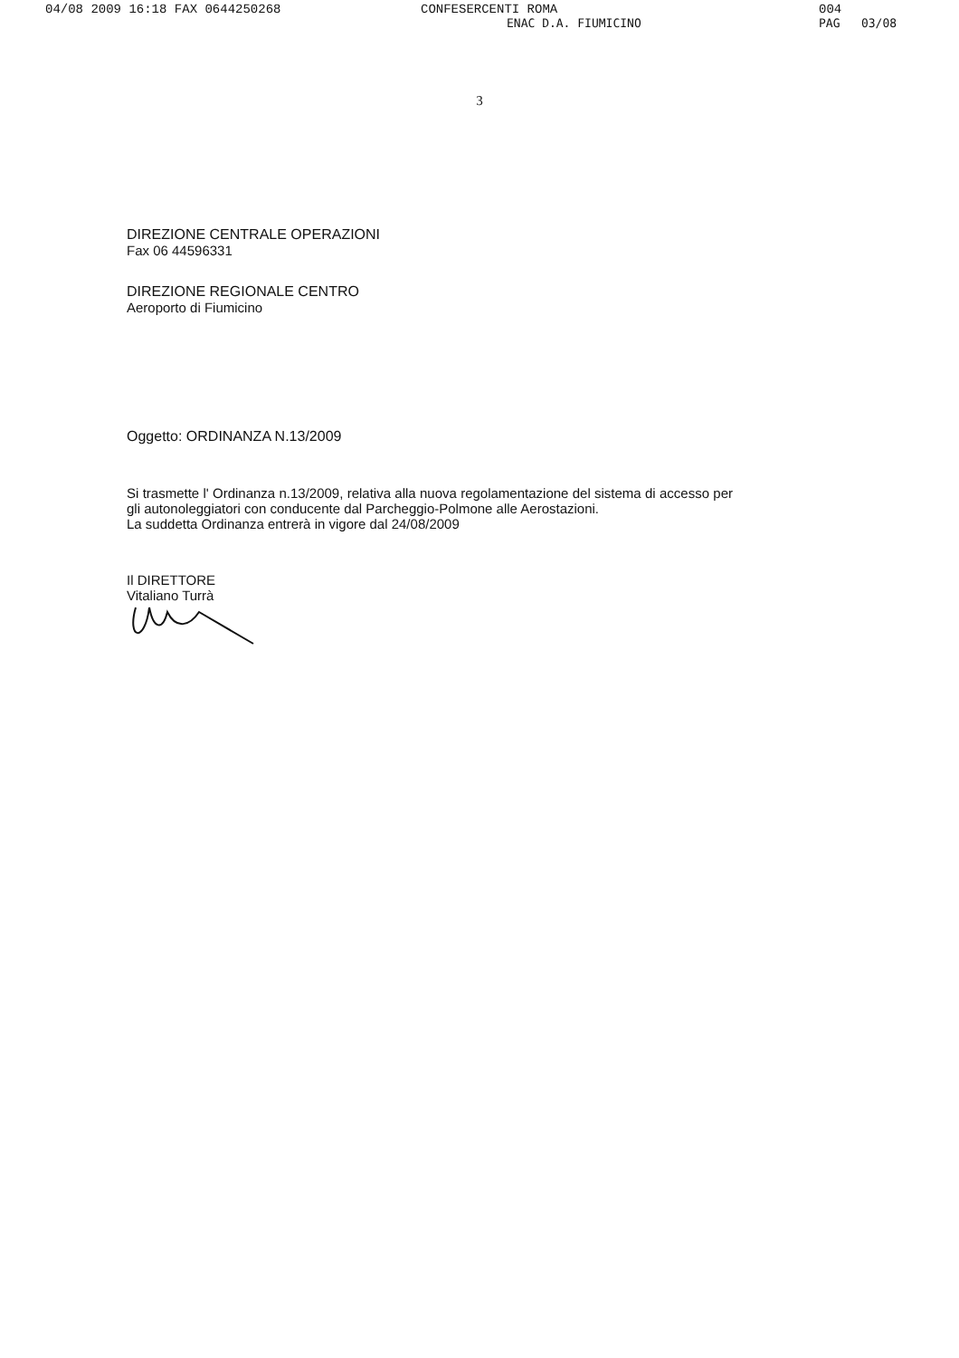04/08 2009 16:18 FAX 0644250268 CONFESERCENTI ROMA 004
ENAC D.A. FIUMICINO PAG 03/08
3
DIREZIONE CENTRALE OPERAZIONI
Fax 06 44596331
DIREZIONE REGIONALE CENTRO
Aeroporto di Fiumicino
Oggetto: ORDINANZA N.13/2009
Si trasmette l' Ordinanza n.13/2009, relativa alla nuova regolamentazione del sistema di accesso per gli autonoleggiatori con conducente dal Parcheggio-Polmone alle Aerostazioni.
La suddetta Ordinanza entrerà in vigore dal 24/08/2009
Il DIRETTORE
Vitaliano Turrà